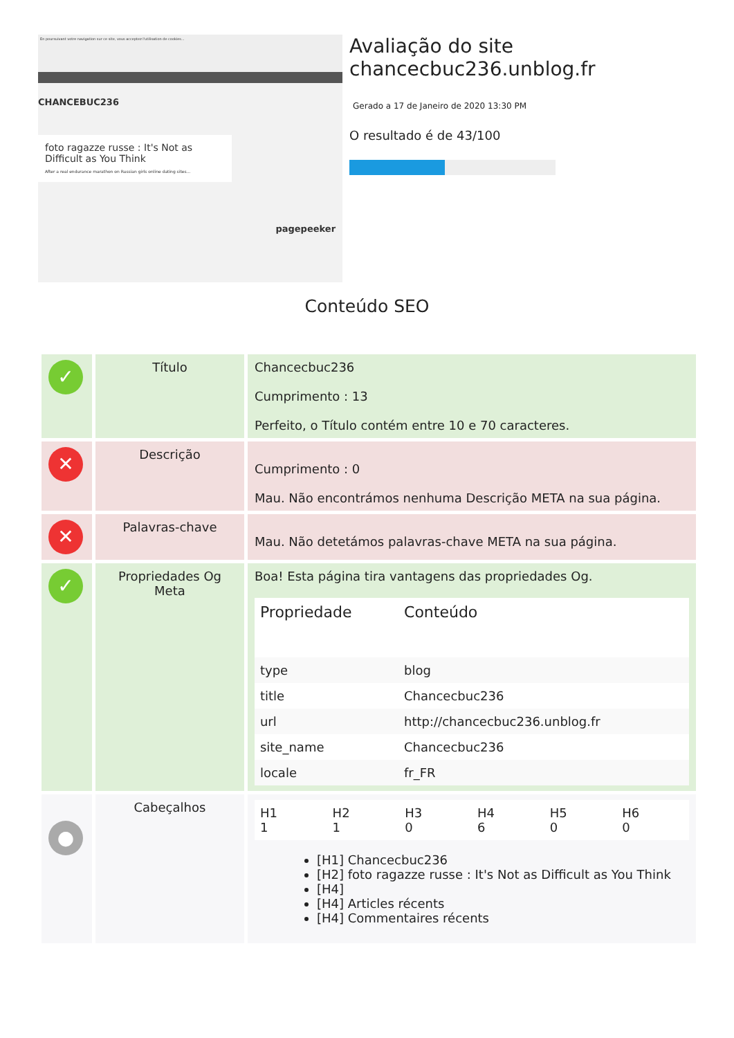En poursuivant votre navigation sur ce site, vous acceptez l'utilisation de cookies...
CHANCEBUC236
foto ragazze russe : It's Not as Difficult as You Think
After a real endurance marathon on Russian girls online dating sites...
pagepeeker
Avaliação do site chancecbuc236.unblog.fr
Gerado a 17 de Janeiro de 2020 13:30 PM
O resultado é de 43/100
Conteúdo SEO
| ✓ | Título | Chancecbuc236 Cumprimento : 13 Perfeito, o Título contém entre 10 e 70 caracteres. |
| ✕ | Descrição | Cumprimento : 0 Mau. Não encontrámos nenhuma Descrição META na sua página. |
| ✕ | Palavras-chave | Mau. Não detetámos palavras-chave META na sua página. |
| ✓ | Propriedades Og Meta | Boa! Esta página tira vantagens das propriedades Og. / Propriedade / Conteúdo / / --- / --- / / type / blog / / title / Chancecbuc236 / / url / http://chancecbuc236.unblog.fr / / site_name / Chancecbuc236 / / locale / fr_FR / |
| ● | Cabeçalhos | / H1 1 / H2 1 / H3 0 / H4 6 / H5 0 / H6 0 / [H1] Chancecbuc236 [H2] foto ragazze russe : It's Not as Difficult as You Think [H4] [H4] Articles récents [H4] Commentaires récents |